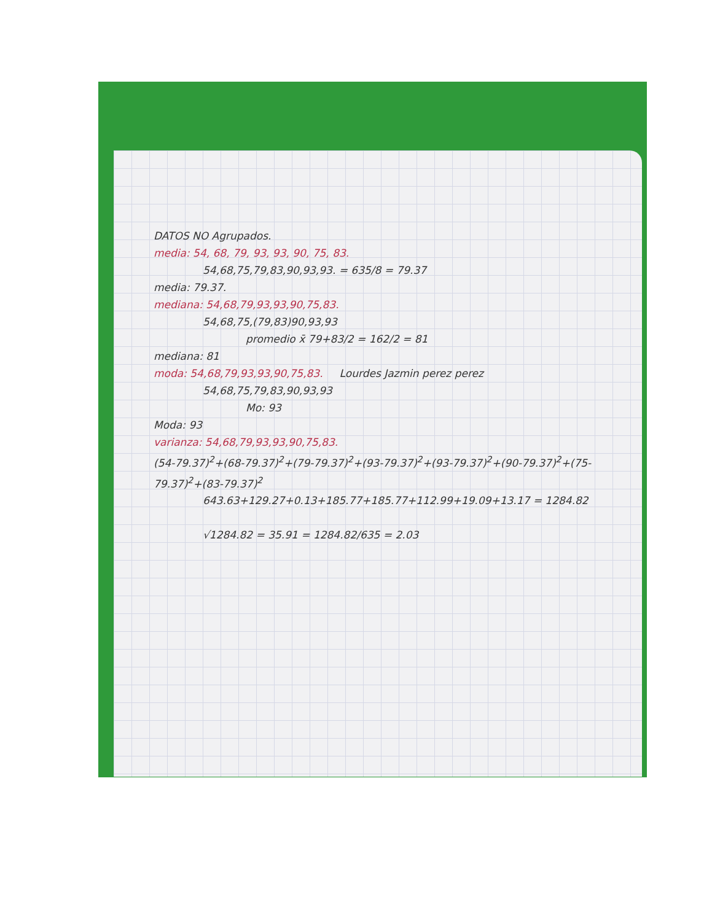DATOS NO Agrupados.
media: 54, 68, 79, 93, 93, 90, 75, 83.
54,68,75,79,83,90,93,93. = 635/8 = 79.37
media: 79.37.
mediana: 54,68,79,93,93,90,75,83.
54,68,75,(79,83)90,93,93
promedio x̄ 79+83/2 = 162/2 = 81
mediana: 81
moda: 54,68,79,93,93,90,75,83. Lourdes Jazmin perez perez
54,68,75,79,83,90,93,93
Mo: 93
Moda: 93
varianza: 54,68,79,93,93,90,75,83.
(54-79.37)<sup>2</sup>+(68-79.37)<sup>2</sup>+(79-79.37)<sup>2</sup>+(93-79.37)<sup>2</sup>+(93-79.37)<sup>2</sup>+(90-79.37)<sup>2</sup>+(75-79.37)<sup>2</sup>+(83-79.37)<sup>2</sup>
643.63+129.27+0.13+185.77+185.77+112.99+19.09+13.17 = 1284.82
√1284.82 = 35.91 = 1284.82/635 = 2.03